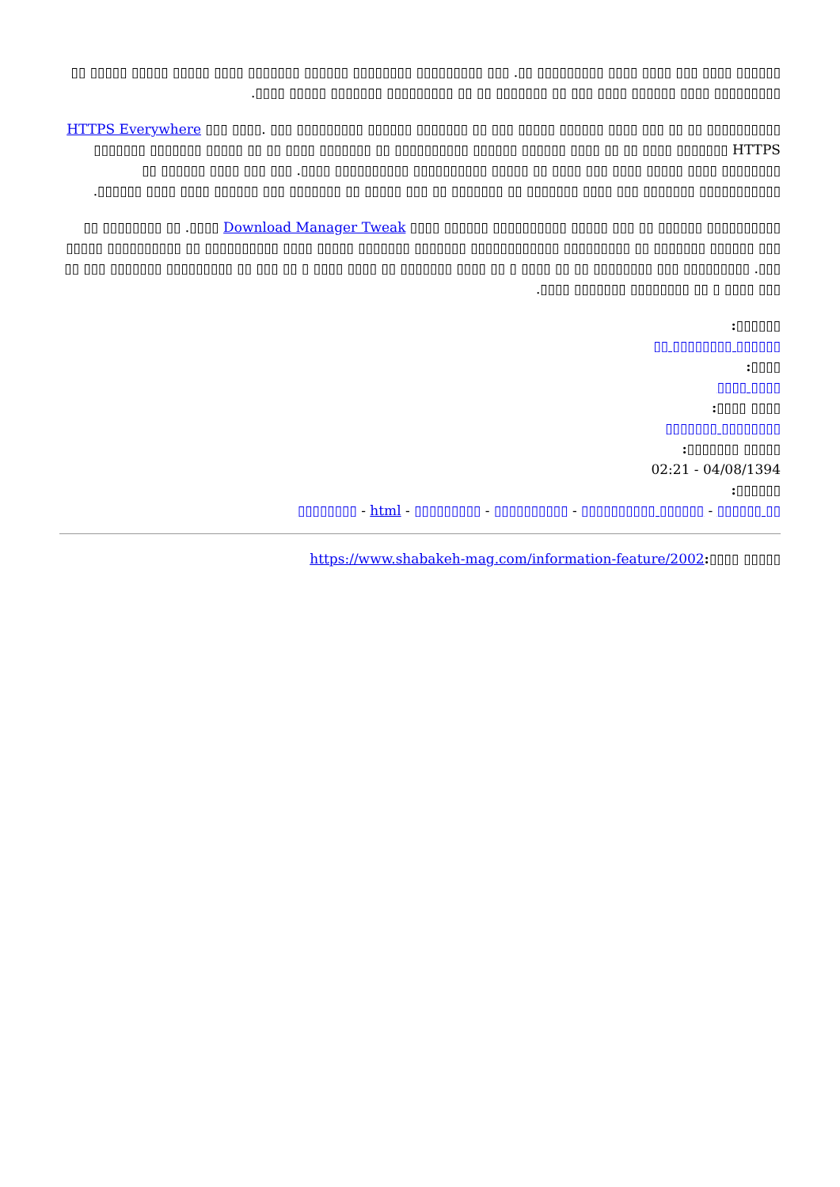▯▯▯▯▯▯ ▯▯▯▯ ▯▯▯ ▯▯▯▯ ▯▯▯▯ ▯▯▯▯▯▯▯▯▯ ▯▯. ▯▯▯ ▯▯▯▯▯▯▯▯▯ ▯▯▯▯▯▯▯▯ ▯▯▯▯▯▯ ▯▯▯▯▯▯▯ ▯▯▯▯ ▯▯▯▯▯ ▯▯▯▯▯ ▯▯▯▯▯ ▯▯ ▯▯▯▯▯▯▯▯▯ ▯▯▯▯ ▯▯▯▯▯▯ ▯▯▯▯ ▯▯▯ ▯▯ ▯▯▯▯▯▯▯ ▯▯ ▯▯ ▯▯▯▯▯▯▯▯▯ ▯▯▯▯▯▯▯ ▯▯▯▯▯ ▯▯▯▯.
▯▯▯▯▯▯▯▯▯▯ ▯▯ ▯▯ ▯▯▯ ▯▯▯▯ ▯▯▯▯▯▯ ▯▯▯▯▯ ▯▯▯ HTTPS Everywhere ▯▯▯ ▯▯▯▯. ▯▯▯ ▯▯▯▯▯▯▯▯▯ ▯▯▯▯▯▯ ▯▯▯▯▯▯▯ ▯▯ ▯▯ ▯▯▯▯ ▯▯▯▯▯▯▯ ▯▯ ▯▯▯▯▯▯▯▯▯▯ ▯▯▯▯▯▯ ▯▯▯▯▯▯ ▯▯▯▯ ▯▯ ▯▯ ▯▯▯▯ ▯▯▯▯▯▯▯ HTTPS ▯▯ ▯▯▯▯▯ ▯▯▯▯▯▯▯ ▯▯▯▯▯▯▯ ▯▯▯▯▯▯▯▯ ▯▯▯▯ ▯▯▯▯▯ ▯▯▯▯ ▯▯▯ ▯▯▯▯ ▯▯ ▯▯▯▯▯ ▯▯▯▯▯▯▯▯▯▯ ▯▯▯▯▯▯▯▯▯▯ ▯▯▯▯. ▯▯▯ ▯▯▯ ▯▯▯▯ ▯▯▯▯▯▯ ▯▯ ▯▯▯▯▯▯▯▯▯▯▯ ▯▯▯▯▯▯▯ ▯▯▯ ▯▯▯▯ ▯▯▯▯▯▯▯ ▯▯ ▯▯▯▯▯▯▯ ▯▯ ▯▯▯ ▯▯▯▯▯ ▯▯ ▯▯▯▯▯▯▯ ▯▯▯ ▯▯▯▯▯▯ ▯▯▯▯ ▯▯▯▯ ▯▯▯▯▯▯.
▯▯▯▯▯▯▯▯▯▯ ▯▯▯▯▯▯ ▯▯ ▯▯▯ ▯▯▯▯▯ ▯▯▯▯▯▯▯▯▯▯ ▯▯▯▯▯▯ ▯▯▯▯ Download Manager Tweak ▯▯▯▯. ▯▯ ▯▯▯▯▯▯▯▯ ▯▯ ▯▯▯ ▯▯▯▯▯▯ ▯▯▯▯▯▯▯ ▯▯ ▯▯▯▯▯▯▯▯▯ ▯▯▯▯▯▯▯▯▯▯▯▯ ▯▯▯▯▯▯▯ ▯▯▯▯▯▯▯ ▯▯▯▯▯ ▯▯▯▯ ▯▯▯▯▯▯▯▯▯▯ ▯▯ ▯▯▯▯▯▯▯▯▯▯ ▯▯▯▯▯ ▯▯▯. ▯▯▯▯▯▯▯▯▯ ▯▯▯ ▯▯▯▯▯▯▯▯ ▯▯ ▯▯ ▯▯▯▯ ▯ ▯▯ ▯▯▯▯ ▯▯▯▯▯▯▯ ▯▯ ▯▯▯▯ ▯▯▯▯ ▯ ▯▯ ▯▯▯ ▯▯ ▯▯▯▯▯▯▯▯▯ ▯▯▯▯▯▯▯ ▯▯▯ ▯▯ ▯▯▯ ▯▯▯▯ ▯ ▯▯ ▯▯▯▯▯▯▯▯ ▯▯▯▯▯▯▯ ▯▯▯▯.
▯▯▯▯▯▯:
▯▯▯▯▯▯ ▯▯▯▯▯▯▯▯ ▯▯
▯▯▯▯:
▯▯▯▯ ▯▯▯▯
▯▯▯▯ ▯▯▯▯:
▯▯▯▯▯▯▯▯ ▯▯▯▯▯▯▯
▯▯▯▯▯ ▯▯▯▯▯▯▯:
02:21 - 04/08/1394
▯▯▯▯▯▯:
▯▯ ▯▯▯▯▯▯ - ▯▯▯▯▯▯ ▯▯▯▯▯▯▯▯▯▯ - ▯▯▯▯▯▯▯▯▯▯ - ▯▯▯▯▯▯▯▯▯ - html - ▯▯▯▯▯▯▯▯
▯▯▯▯▯ ▯▯▯▯: https://www.shabakeh-mag.com/information-feature/2002